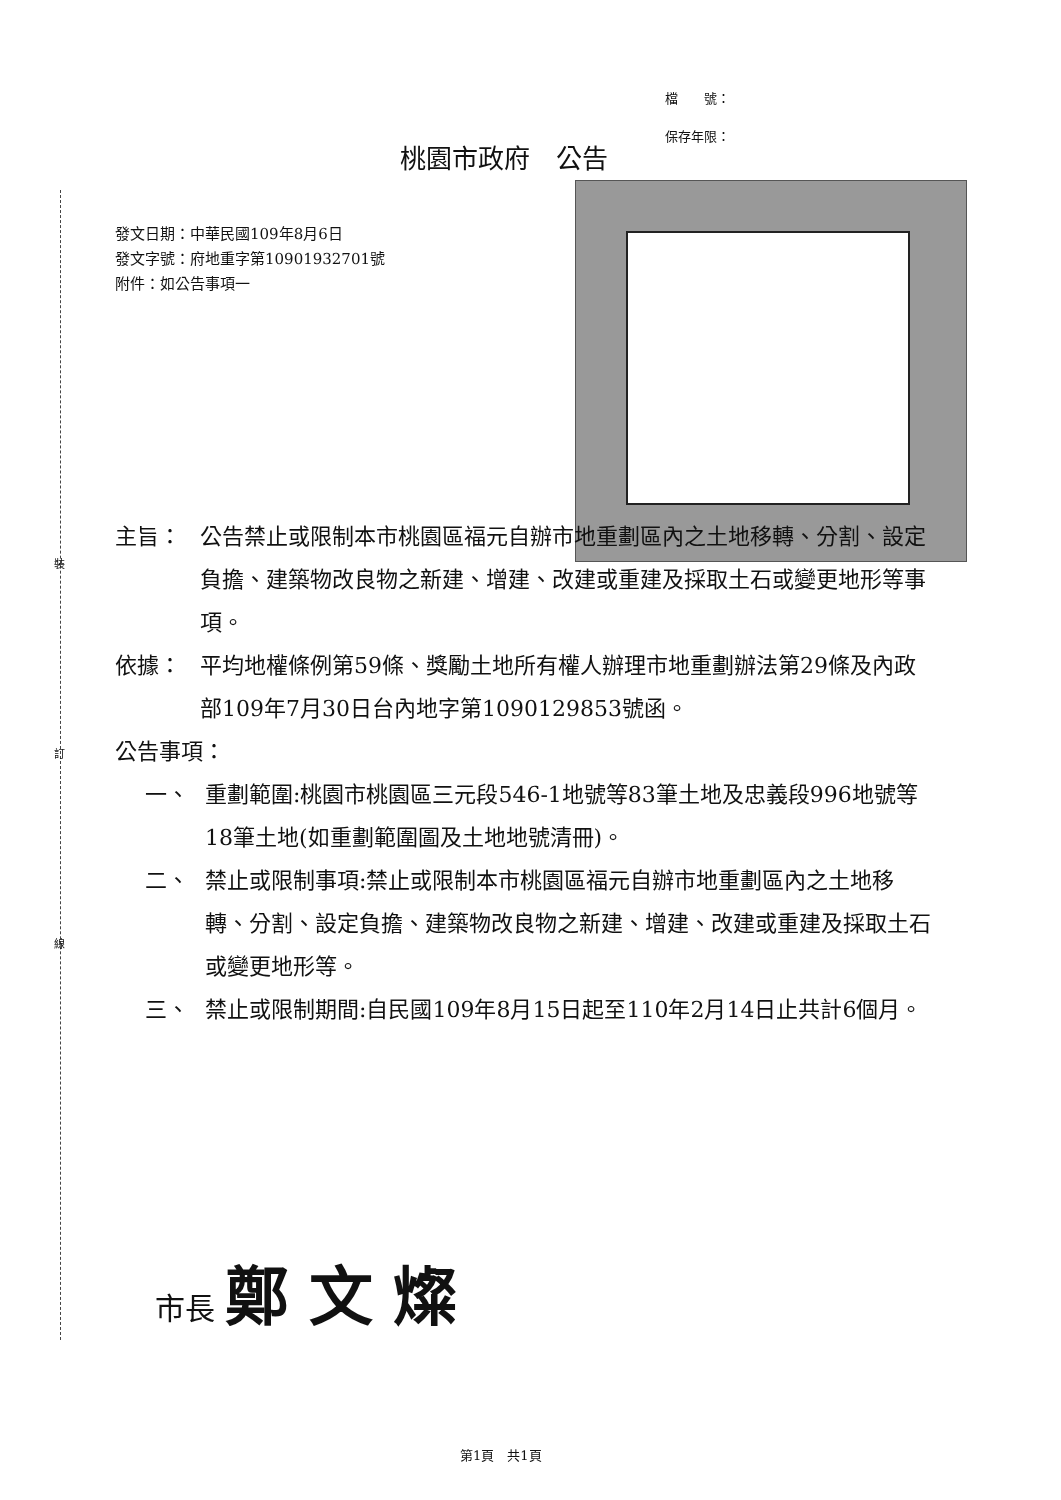裝
訂
線
檔　　號：
保存年限：
桃園市政府　公告
發文日期：中華民國109年8月6日
發文字號：府地重字第10901932701號
附件：如公告事項一
主旨： 公告禁止或限制本市桃園區福元自辦市地重劃區內之土地移轉、分割、設定負擔、建築物改良物之新建、增建、改建或重建及採取土石或變更地形等事項。
依據： 平均地權條例第59條、獎勵土地所有權人辦理市地重劃辦法第29條及內政部109年7月30日台內地字第1090129853號函。
公告事項：
一、 重劃範圍:桃園市桃園區三元段546-1地號等83筆土地及忠義段996地號等18筆土地(如重劃範圍圖及土地地號清冊)。
二、 禁止或限制事項:禁止或限制本市桃園區福元自辦市地重劃區內之土地移轉、分割、設定負擔、建築物改良物之新建、增建、改建或重建及採取土石或變更地形等。
三、 禁止或限制期間:自民國109年8月15日起至110年2月14日止共計6個月。
市長 鄭文燦
第1頁　共1頁